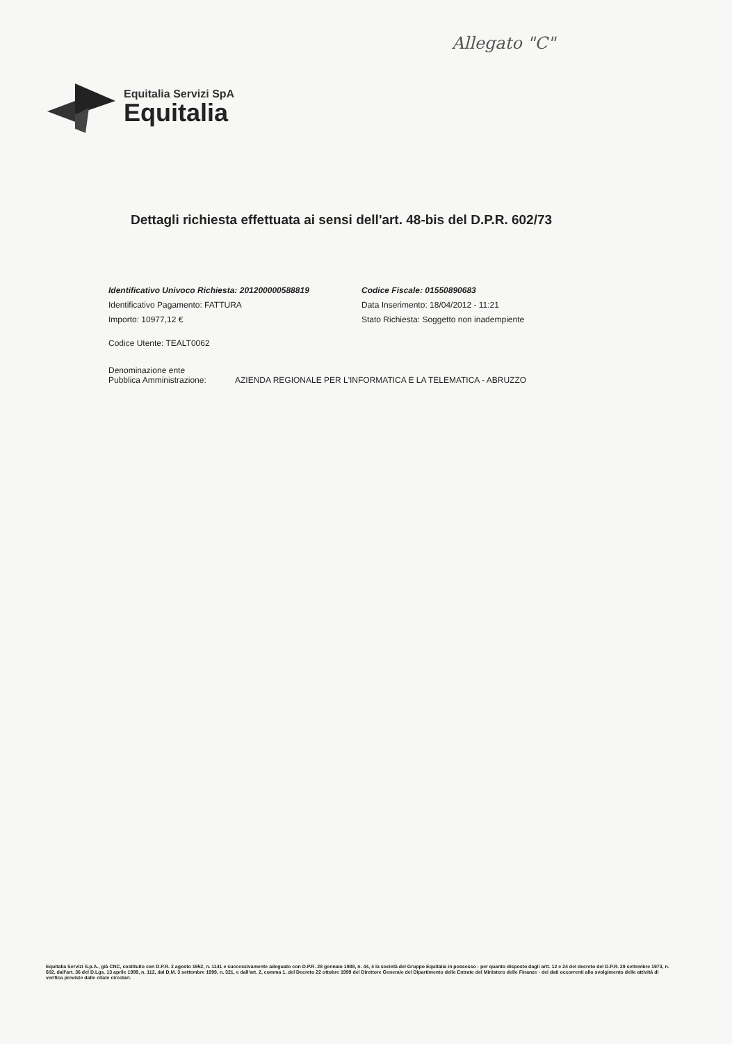Allegato "C"
Equitalia Servizi SpA
Equitalia
Dettagli richiesta effettuata ai sensi dell'art. 48-bis del D.P.R. 602/73
Identificativo Univoco Richiesta: 201200000588819
Codice Fiscale: 01550890683
Identificativo Pagamento: FATTURA
Data Inserimento: 18/04/2012 - 11:21
Importo: 10977,12 €
Stato Richiesta: Soggetto non inadempiente
Codice Utente: TEALT0062
Denominazione ente
Pubblica Amministrazione:
AZIENDA REGIONALE PER L'INFORMATICA E LA TELEMATICA - ABRUZZO
Equitalia Servizi S.p.A., già CNC, costituito con D.P.R. 2 agosto 1952, n. 1141 e successivamente adeguato con D.P.R. 28 gennaio 1988, n. 44, è la società del Gruppo Equitalia in possesso - per quanto disposto dagli artt. 12 e 24 del decreto del D.P.R. 29 settembre 1973, n. 602, dall'art. 36 del D.Lgs. 13 aprile 1999, n. 112, dal D.M. 3 settembre 1999, n. 321, e dall'art. 2, comma 1, del Decreto 22 ottobre 1999 del Direttore Generale del Dipartimento delle Entrate del Ministero delle Finanze - dei dati occorrenti allo svolgimento delle attività di verifica previste dalle citate circolari.